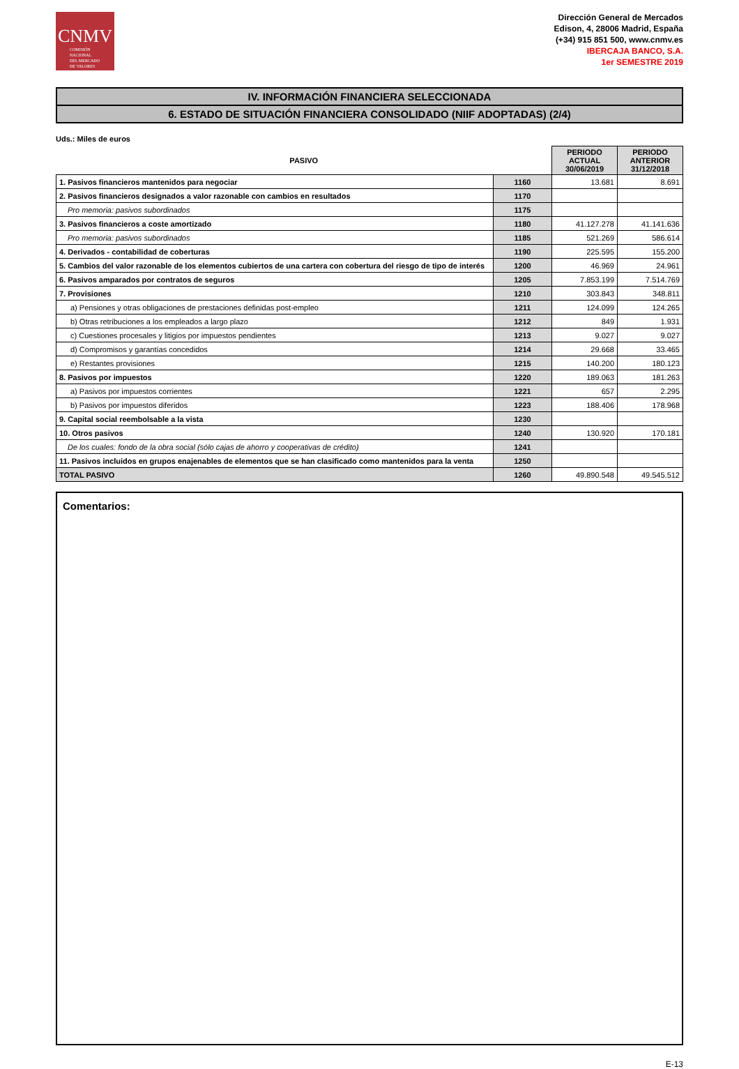CNMV
COMISIÓN
NACIONAL
DEL MERCADO
DE VALORES
Dirección General de Mercados
Edison, 4, 28006 Madrid, España
(+34) 915 851 500, www.cnmv.es
IBERCAJA BANCO, S.A.
1er SEMESTRE 2019
IV. INFORMACIÓN FINANCIERA SELECCIONADA
6. ESTADO DE SITUACIÓN FINANCIERA CONSOLIDADO (NIIF ADOPTADAS) (2/4)
Uds.: Miles de euros
| PASIVO | | PERIODO ACTUAL 30/06/2019 | PERIODO ANTERIOR 31/12/2018 |
| --- | --- | --- | --- |
| 1. Pasivos financieros mantenidos para negociar | 1160 | 13.681 | 8.691 |
| 2. Pasivos financieros designados a valor razonable con cambios en resultados | 1170 | | |
| Pro memoria: pasivos subordinados | 1175 | | |
| 3. Pasivos financieros a coste amortizado | 1180 | 41.127.278 | 41.141.636 |
| Pro memoria: pasivos subordinados | 1185 | 521.269 | 586.614 |
| 4. Derivados - contabilidad de coberturas | 1190 | 225.595 | 155.200 |
| 5. Cambios del valor razonable de los elementos cubiertos de una cartera con cobertura del riesgo de tipo de interés | 1200 | 46.969 | 24.961 |
| 6. Pasivos amparados por contratos de seguros | 1205 | 7.853.199 | 7.514.769 |
| 7. Provisiones | 1210 | 303.843 | 348.811 |
| a) Pensiones y otras obligaciones de prestaciones definidas post-empleo | 1211 | 124.099 | 124.265 |
| b) Otras retribuciones a los empleados a largo plazo | 1212 | 849 | 1.931 |
| c) Cuestiones procesales y litigios por impuestos pendientes | 1213 | 9.027 | 9.027 |
| d) Compromisos y garantías concedidos | 1214 | 29.668 | 33.465 |
| e) Restantes provisiones | 1215 | 140.200 | 180.123 |
| 8. Pasivos por impuestos | 1220 | 189.063 | 181.263 |
| a) Pasivos por impuestos corrientes | 1221 | 657 | 2.295 |
| b) Pasivos por impuestos diferidos | 1223 | 188.406 | 178.968 |
| 9. Capital social reembolsable a la vista | 1230 | | |
| 10. Otros pasivos | 1240 | 130.920 | 170.181 |
| De los cuales: fondo de la obra social (sólo cajas de ahorro y cooperativas de crédito) | 1241 | | |
| 11. Pasivos incluidos en grupos enajenables de elementos que se han clasificado como mantenidos para la venta | 1250 | | |
| TOTAL PASIVO | 1260 | 49.890.548 | 49.545.512 |
Comentarios:
E-13